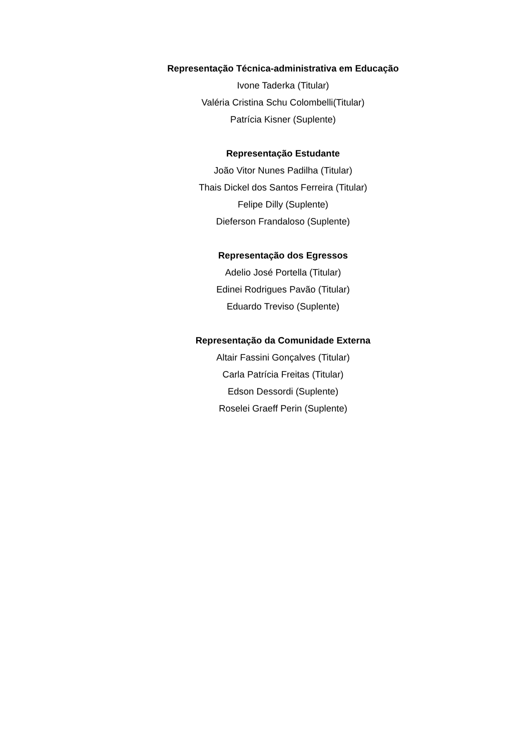Representação Técnica-administrativa em Educação
Ivone Taderka (Titular)
Valéria Cristina Schu Colombelli(Titular)
Patrícia Kisner (Suplente)
Representação Estudante
João Vitor Nunes Padilha (Titular)
Thais Dickel dos Santos Ferreira (Titular)
Felipe Dilly (Suplente)
Dieferson Frandaloso (Suplente)
Representação dos Egressos
Adelio José Portella (Titular)
Edinei Rodrigues Pavão (Titular)
Eduardo Treviso (Suplente)
Representação da Comunidade Externa
Altair Fassini Gonçalves (Titular)
Carla Patrícia Freitas (Titular)
Edson Dessordi (Suplente)
Roselei Graeff Perin (Suplente)